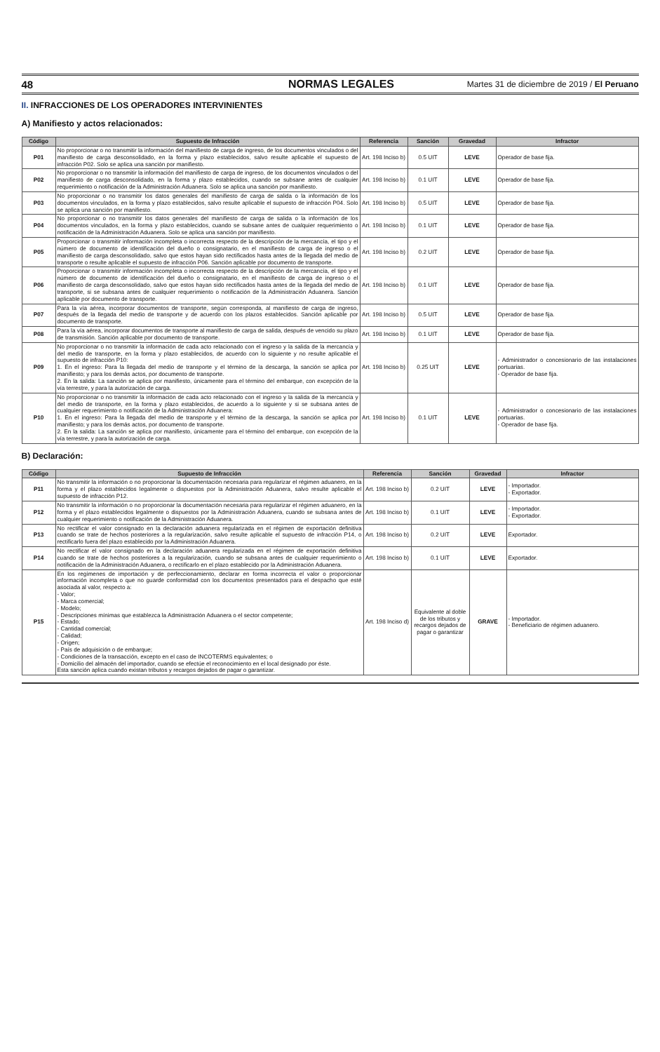48 NORMAS LEGALES Martes 31 de diciembre de 2019 / El Peruano
II. INFRACCIONES DE LOS OPERADORES INTERVINIENTES
A) Manifiesto y actos relacionados:
| Código | Supuesto de Infracción | Referencia | Sanción | Gravedad | Infractor |
| --- | --- | --- | --- | --- | --- |
| P01 | No proporcionar o no transmitir la información del manifiesto de carga de ingreso, de los documentos vinculados o del manifiesto de carga desconsolidado, en la forma y plazo establecidos, salvo resulte aplicable el supuesto de infracción P02. Solo se aplica una sanción por manifiesto. | Art. 198 Inciso b) | 0.5 UIT | LEVE | Operador de base fija. |
| P02 | No proporcionar o no transmitir la información del manifiesto de carga de ingreso, de los documentos vinculados o del manifiesto de carga desconsolidado, en la forma y plazo establecidos, cuando se subsane antes de cualquier requerimiento o notificación de la Administración Aduanera. Solo se aplica una sanción por manifiesto. | Art. 198 Inciso b) | 0.1 UIT | LEVE | Operador de base fija. |
| P03 | No proporcionar o no transmitir los datos generales del manifiesto de carga de salida o la información de los documentos vinculados, en la forma y plazo establecidos, salvo resulte aplicable el supuesto de infracción P04. Solo se aplica una sanción por manifiesto. | Art. 198 Inciso b) | 0.5 UIT | LEVE | Operador de base fija. |
| P04 | No proporcionar o no transmitir los datos generales del manifiesto de carga de salida o la información de los documentos vinculados, en la forma y plazo establecidos, cuando se subsane antes de cualquier requerimiento o notificación de la Administración Aduanera. Solo se aplica una sanción por manifiesto. | Art. 198 Inciso b) | 0.1 UIT | LEVE | Operador de base fija. |
| P05 | Proporcionar o transmitir información incompleta o incorrecta respecto de la descripción de la mercancía, el tipo y el número de documento de identificación del dueño o consignatario, en el manifiesto de carga de ingreso o el manifiesto de carga desconsolidado, salvo que estos hayan sido rectificados hasta antes de la llegada del medio de transporte o resulte aplicable el supuesto de infracción P06. Sanción aplicable por documento de transporte. | Art. 198 Inciso b) | 0.2 UIT | LEVE | Operador de base fija. |
| P06 | Proporcionar o transmitir información incompleta o incorrecta respecto de la descripción de la mercancía, el tipo y el número de documento de identificación del dueño o consignatario, en el manifiesto de carga de ingreso o el manifiesto de carga desconsolidado, salvo que estos hayan sido rectificados hasta antes de la llegada del medio de transporte, si se subsana antes de cualquier requerimiento o notificación de la Administración Aduanera. Sanción aplicable por documento de transporte. | Art. 198 Inciso b) | 0.1 UIT | LEVE | Operador de base fija. |
| P07 | Para la vía aérea, incorporar documentos de transporte, según corresponda, al manifiesto de carga de ingreso, después de la llegada del medio de transporte y de acuerdo con los plazos establecidos. Sanción aplicable por documento de transporte. | Art. 198 Inciso b) | 0.5 UIT | LEVE | Operador de base fija. |
| P08 | Para la vía aérea, incorporar documentos de transporte al manifiesto de carga de salida, después de vencido su plazo de transmisión. Sanción aplicable por documento de transporte. | Art. 198 Inciso b) | 0.1 UIT | LEVE | Operador de base fija. |
| P09 | No proporcionar o no transmitir la información de cada acto relacionado con el ingreso y la salida de la mercancía y del medio de transporte, en la forma y plazo establecidos, de acuerdo con lo siguiente y no resulte aplicable el supuesto de infracción P10: 1. En el ingreso: Para la llegada del medio de transporte y el término de la descarga, la sanción se aplica por manifiesto; y para los demás actos, por documento de transporte. 2. En la salida: La sanción se aplica por manifiesto, únicamente para el término del embarque, con excepción de la vía terrestre, y para la autorización de carga. | Art. 198 Inciso b) | 0.25 UIT | LEVE | - Administrador o concesionario de las instalaciones portuarias. - Operador de base fija. |
| P10 | No proporcionar o no transmitir la información de cada acto relacionado con el ingreso y la salida de la mercancía y del medio de transporte, en la forma y plazo establecidos, de acuerdo a lo siguiente y si se subsana antes de cualquier requerimiento o notificación de la Administración Aduanera: 1. En el ingreso: Para la llegada del medio de transporte y el término de la descarga, la sanción se aplica por manifiesto; y para los demás actos, por documento de transporte. 2. En la salida: La sanción se aplica por manifiesto, únicamente para el término del embarque, con excepción de la vía terrestre, y para la autorización de carga. | Art. 198 Inciso b) | 0.1 UIT | LEVE | - Administrador o concesionario de las instalaciones portuarias. - Operador de base fija. |
B) Declaración:
| Código | Supuesto de Infracción | Referencia | Sanción | Gravedad | Infractor |
| --- | --- | --- | --- | --- | --- |
| P11 | No transmitir la información o no proporcionar la documentación necesaria para regularizar el régimen aduanero, en la forma y el plazo establecidos legalmente o dispuestos por la Administración Aduanera, salvo resulte aplicable el supuesto de infracción P12. | Art. 198 Inciso b) | 0.2 UIT | LEVE | - Importador. - Exportador. |
| P12 | No transmitir la información o no proporcionar la documentación necesaria para regularizar el régimen aduanero, en la forma y el plazo establecidos legalmente o dispuestos por la Administración Aduanera, cuando se subsana antes de cualquier requerimiento o notificación de la Administración Aduanera. | Art. 198 Inciso b) | 0.1 UIT | LEVE | - Importador. - Exportador. |
| P13 | No rectificar el valor consignado en la declaración aduanera regularizada en el régimen de exportación definitiva cuando se trate de hechos posteriores a la regularización, salvo resulte aplicable el supuesto de infracción P14, o rectificarlo fuera del plazo establecido por la Administración Aduanera. | Art. 198 Inciso b) | 0.2 UIT | LEVE | Exportador. |
| P14 | No rectificar el valor consignado en la declaración aduanera regularizada en el régimen de exportación definitiva cuando se trate de hechos posteriores a la regularización, cuando se subsana antes de cualquier requerimiento o notificación de la Administración Aduanera, o rectificarlo en el plazo establecido por la Administración Aduanera. | Art. 198 Inciso b) | 0.1 UIT | LEVE | Exportador. |
| P15 | En los regímenes de importación y de perfeccionamiento, declarar en forma incorrecta el valor o proporcionar información incompleta o que no guarde conformidad con los documentos presentados para el despacho que esté asociada al valor, respecto a: - Valor; - Marca comercial; - Modelo; - Descripciones mínimas que establezca la Administración Aduanera o el sector competente; - Estado; - Cantidad comercial; - Calidad; - Origen; - País de adquisición o de embarque; - Condiciones de la transacción, excepto en el caso de INCOTERMS equivalentes; o - Domicilio del almacén del importador, cuando se efectúe el reconocimiento en el local designado por éste. Esta sanción aplica cuando existan tributos y recargos dejados de pagar o garantizar. | Art. 198 Inciso d) | Equivalente al doble de los tributos y recargos dejados de pagar o garantizar | GRAVE | - Importador. - Beneficiario de régimen aduanero. |